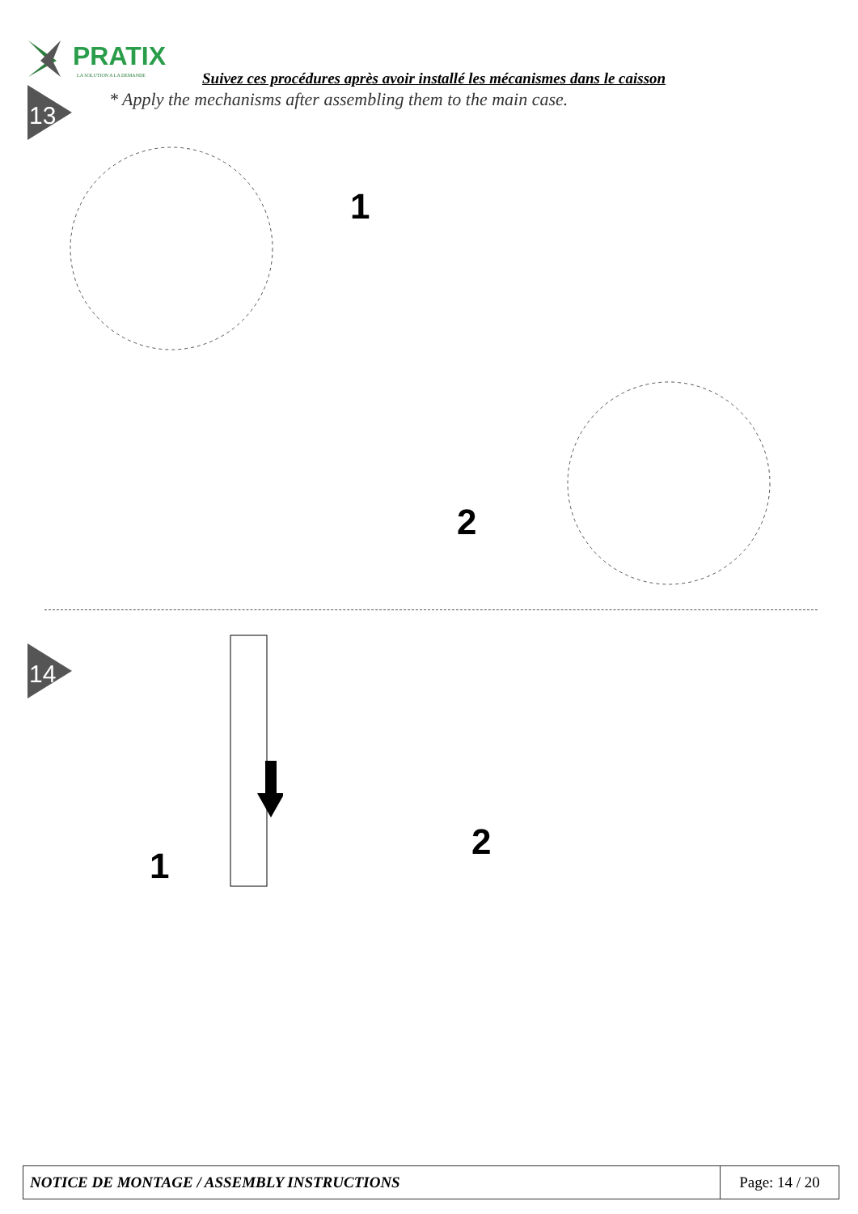PRATIX
LA SOLUTION A LA DEMANDE
Suivez ces procédures après avoir installé les mécanismes dans le caisson
* Apply the mechanisms after assembling them to the main case.
13
1
2
14
1
2
| NOTICE DE MONTAGE / ASSEMBLY INSTRUCTIONS | Page: 14 / 20 |